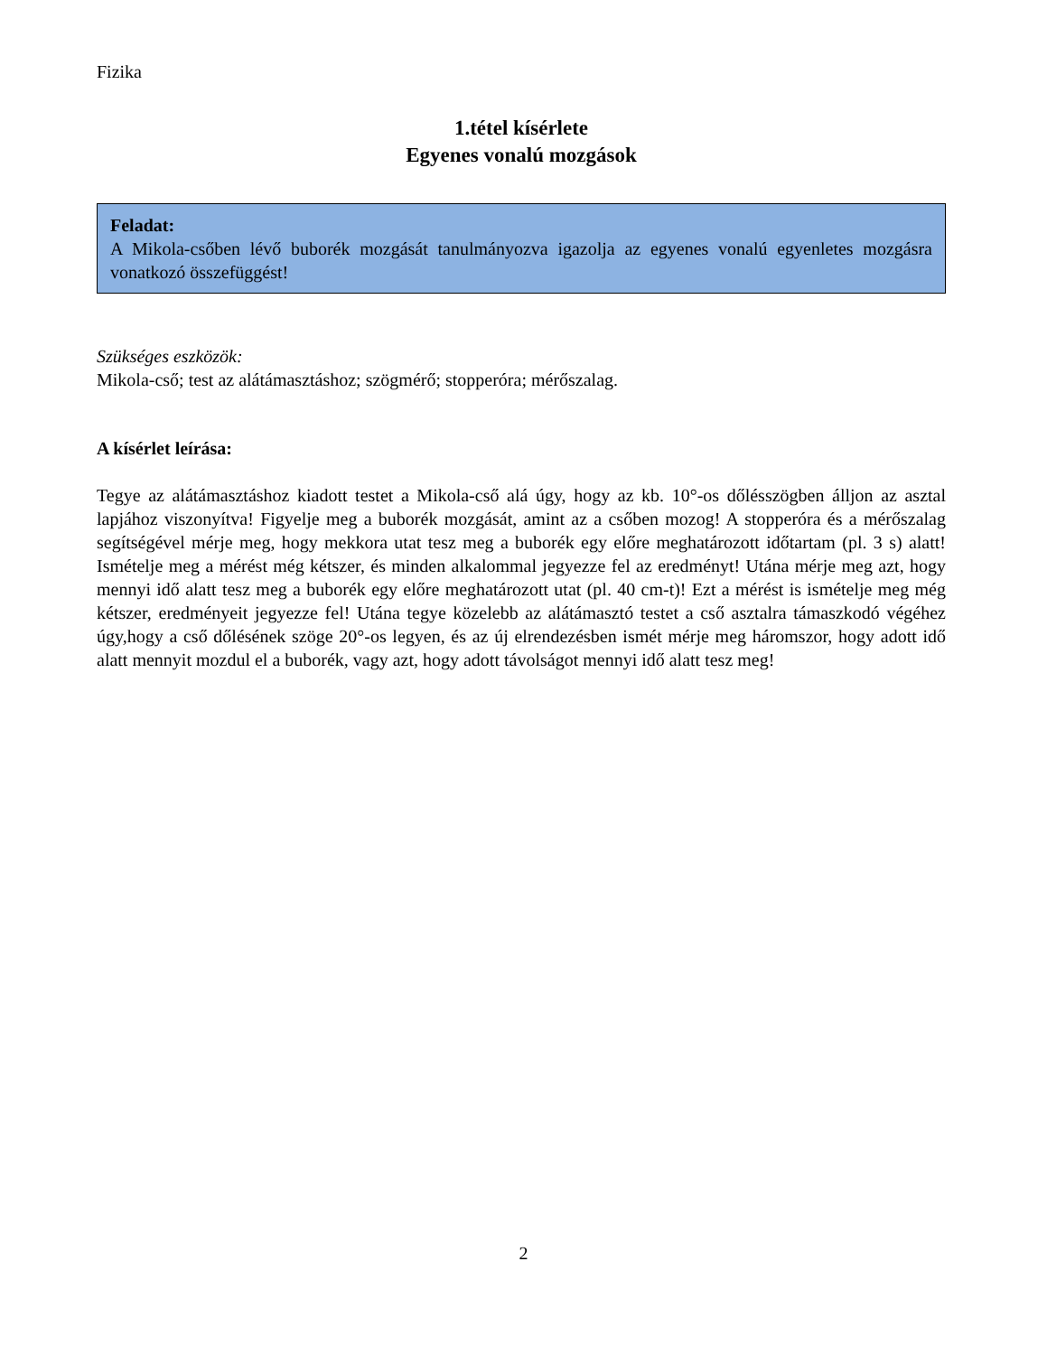Fizika
1.tétel kísérlete
Egyenes vonalú mozgások
Feladat:
A Mikola-csőben lévő buborék mozgását tanulmányozva igazolja az egyenes vonalú egyenletes mozgásra vonatkozó összefüggést!
Szükséges eszközök:
Mikola-cső; test az alátámasztáshoz; szögmérő; stopperóra; mérőszalag.
A kísérlet leírása:
Tegye az alátámasztáshoz kiadott testet a Mikola-cső alá úgy, hogy az kb. 10°-os dőlésszögben álljon az asztal lapjához viszonyítva! Figyelje meg a buborék mozgását, amint az a csőben mozog! A stopperóra és a mérőszalag segítségével mérje meg, hogy mekkora utat tesz meg a buborék egy előre meghatározott időtartam (pl. 3 s) alatt! Ismételje meg a mérést még kétszer, és minden alkalommal jegyezze fel az eredményt! Utána mérje meg azt, hogy mennyi idő alatt tesz meg a buborék egy előre meghatározott utat (pl. 40 cm-t)! Ezt a mérést is ismételje meg még kétszer, eredményeit jegyezze fel! Utána tegye közelebb az alátámasztó testet a cső asztalra támaszkodó végéhez úgy,hogy a cső dőlésének szöge 20°-os legyen, és az új elrendezésben ismét mérje meg háromszor, hogy adott idő alatt mennyit mozdul el a buborék, vagy azt, hogy adott távolságot mennyi idő alatt tesz meg!
2